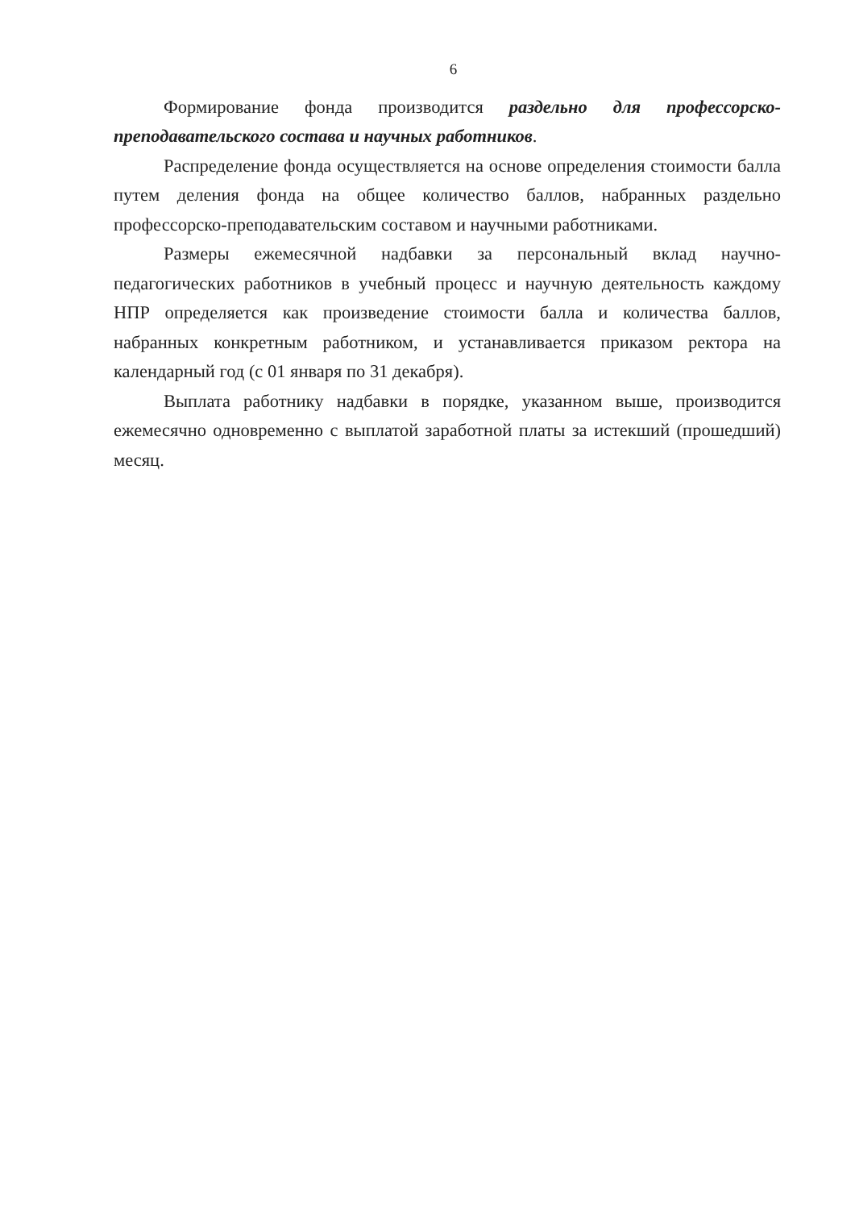6
Формирование фонда производится раздельно для профессорско-преподавательского состава и научных работников.
Распределение фонда осуществляется на основе определения стоимости балла путем деления фонда на общее количество баллов, набранных раздельно профессорско-преподавательским составом и научными работниками.
Размеры ежемесячной надбавки за персональный вклад научно-педагогических работников в учебный процесс и научную деятельность каждому НПР определяется как произведение стоимости балла и количества баллов, набранных конкретным работником, и устанавливается приказом ректора на календарный год (с 01 января по 31 декабря).
Выплата работнику надбавки в порядке, указанном выше, производится ежемесячно одновременно с выплатой заработной платы за истекший (прошедший) месяц.